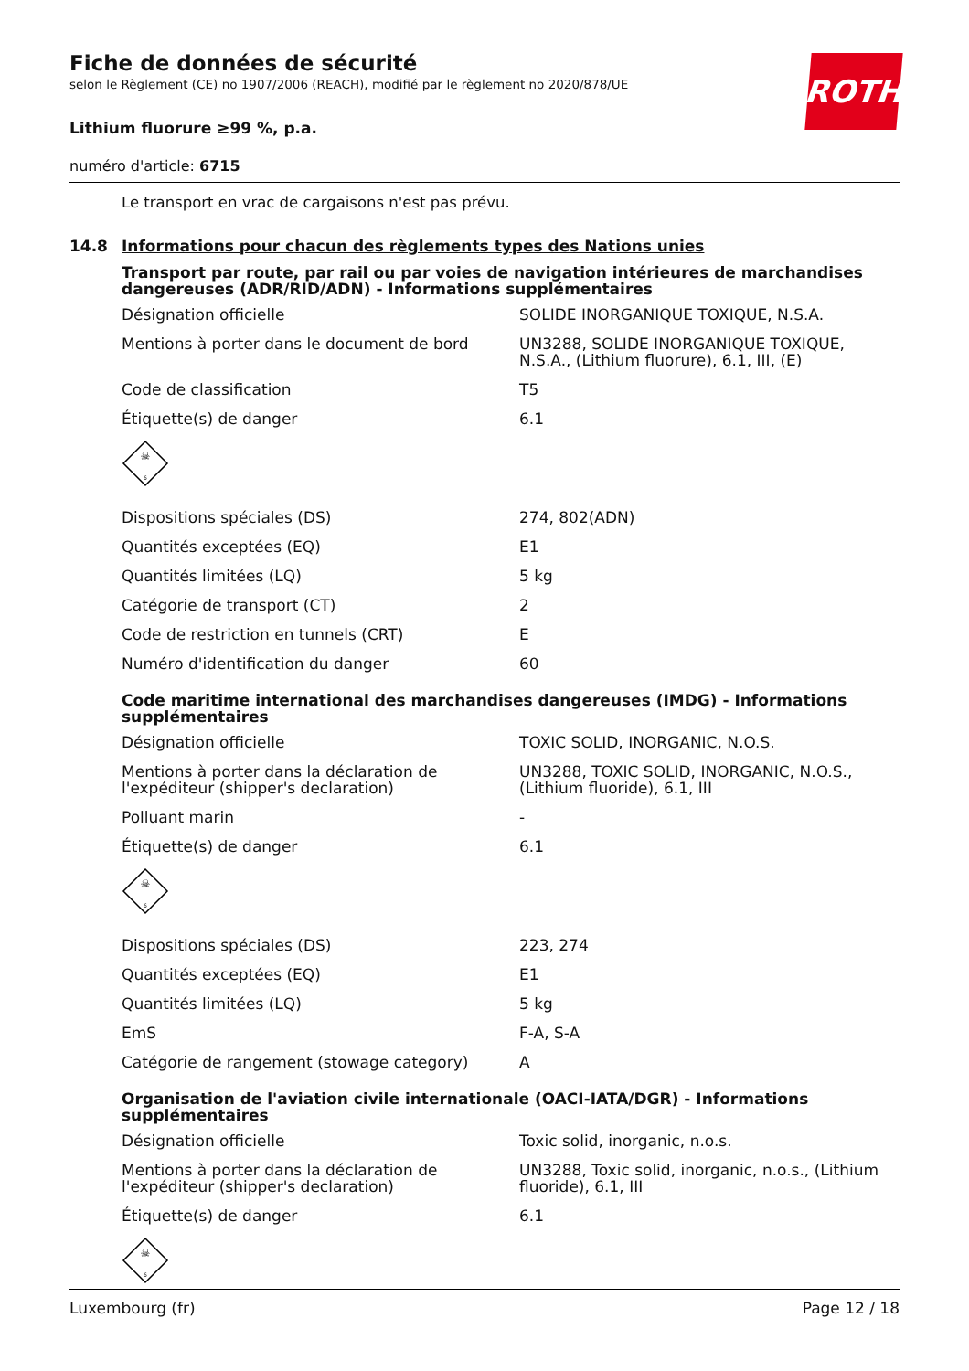ROTH
Fiche de données de sécurité
selon le Règlement (CE) no 1907/2006 (REACH), modifié par le règlement no 2020/878/UE
Lithium fluorure ≥99 %, p.a.
numéro d'article: 6715
Le transport en vrac de cargaisons n'est pas prévu.
14.8 Informations pour chacun des règlements types des Nations unies
Transport par route, par rail ou par voies de navigation intérieures de marchandises dangereuses (ADR/RID/ADN) - Informations supplémentaires
| Désignation officielle | SOLIDE INORGANIQUE TOXIQUE, N.S.A. |
| Mentions à porter dans le document de bord | UN3288, SOLIDE INORGANIQUE TOXIQUE, N.S.A., (Lithium fluorure), 6.1, III, (E) |
| Code de classification | T5 |
| Étiquette(s) de danger | 6.1 |
☠
6
| Dispositions spéciales (DS) | 274, 802(ADN) |
| Quantités exceptées (EQ) | E1 |
| Quantités limitées (LQ) | 5 kg |
| Catégorie de transport (CT) | 2 |
| Code de restriction en tunnels (CRT) | E |
| Numéro d'identification du danger | 60 |
Code maritime international des marchandises dangereuses (IMDG) - Informations supplémentaires
| Désignation officielle | TOXIC SOLID, INORGANIC, N.O.S. |
| Mentions à porter dans la déclaration de l'expéditeur (shipper's declaration) | UN3288, TOXIC SOLID, INORGANIC, N.O.S., (Lithium fluoride), 6.1, III |
| Polluant marin | - |
| Étiquette(s) de danger | 6.1 |
☠
6
| Dispositions spéciales (DS) | 223, 274 |
| Quantités exceptées (EQ) | E1 |
| Quantités limitées (LQ) | 5 kg |
| EmS | F-A, S-A |
| Catégorie de rangement (stowage category) | A |
Organisation de l'aviation civile internationale (OACI-IATA/DGR) - Informations supplémentaires
| Désignation officielle | Toxic solid, inorganic, n.o.s. |
| Mentions à porter dans la déclaration de l'expéditeur (shipper's declaration) | UN3288, Toxic solid, inorganic, n.o.s., (Lithium fluoride), 6.1, III |
| Étiquette(s) de danger | 6.1 |
☠
6
Luxembourg (fr) Page 12 / 18